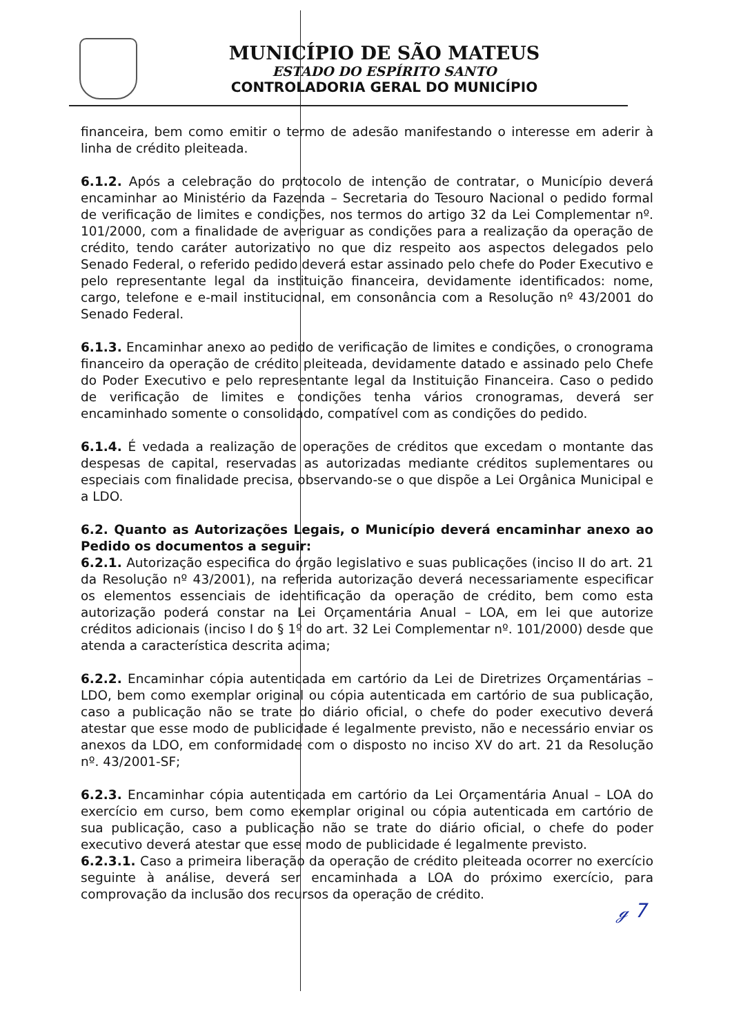MUNICÍPIO DE SÃO MATEUS
ESTADO DO ESPÍRITO SANTO
CONTROLADORIA GERAL DO MUNICÍPIO
financeira, bem como emitir o termo de adesão manifestando o interesse em aderir à linha de crédito pleiteada.
6.1.2. Após a celebração do protocolo de intenção de contratar, o Município deverá encaminhar ao Ministério da Fazenda – Secretaria do Tesouro Nacional o pedido formal de verificação de limites e condições, nos termos do artigo 32 da Lei Complementar nº. 101/2000, com a finalidade de averiguar as condições para a realização da operação de crédito, tendo caráter autorizativo no que diz respeito aos aspectos delegados pelo Senado Federal, o referido pedido deverá estar assinado pelo chefe do Poder Executivo e pelo representante legal da instituição financeira, devidamente identificados: nome, cargo, telefone e e-mail institucional, em consonância com a Resolução nº 43/2001 do Senado Federal.
6.1.3. Encaminhar anexo ao pedido de verificação de limites e condições, o cronograma financeiro da operação de crédito pleiteada, devidamente datado e assinado pelo Chefe do Poder Executivo e pelo representante legal da Instituição Financeira. Caso o pedido de verificação de limites e condições tenha vários cronogramas, deverá ser encaminhado somente o consolidado, compatível com as condições do pedido.
6.1.4. É vedada a realização de operações de créditos que excedam o montante das despesas de capital, reservadas as autorizadas mediante créditos suplementares ou especiais com finalidade precisa, observando-se o que dispõe a Lei Orgânica Municipal e a LDO.
6.2. Quanto as Autorizações Legais, o Município deverá encaminhar anexo ao Pedido os documentos a seguir:
6.2.1. Autorização especifica do órgão legislativo e suas publicações (inciso II do art. 21 da Resolução nº 43/2001), na referida autorização deverá necessariamente especificar os elementos essenciais de identificação da operação de crédito, bem como esta autorização poderá constar na Lei Orçamentária Anual – LOA, em lei que autorize créditos adicionais (inciso I do § 1º do art. 32 Lei Complementar nº. 101/2000) desde que atenda a característica descrita acima;
6.2.2. Encaminhar cópia autenticada em cartório da Lei de Diretrizes Orçamentárias – LDO, bem como exemplar original ou cópia autenticada em cartório de sua publicação, caso a publicação não se trate do diário oficial, o chefe do poder executivo deverá atestar que esse modo de publicidade é legalmente previsto, não e necessário enviar os anexos da LDO, em conformidade com o disposto no inciso XV do art. 21 da Resolução nº. 43/2001-SF;
6.2.3. Encaminhar cópia autenticada em cartório da Lei Orçamentária Anual – LOA do exercício em curso, bem como exemplar original ou cópia autenticada em cartório de sua publicação, caso a publicação não se trate do diário oficial, o chefe do poder executivo deverá atestar que esse modo de publicidade é legalmente previsto.
6.2.3.1. Caso a primeira liberação da operação de crédito pleiteada ocorrer no exercício seguinte à análise, deverá ser encaminhada a LOA do próximo exercício, para comprovação da inclusão dos recursos da operação de crédito.
ℊ 7